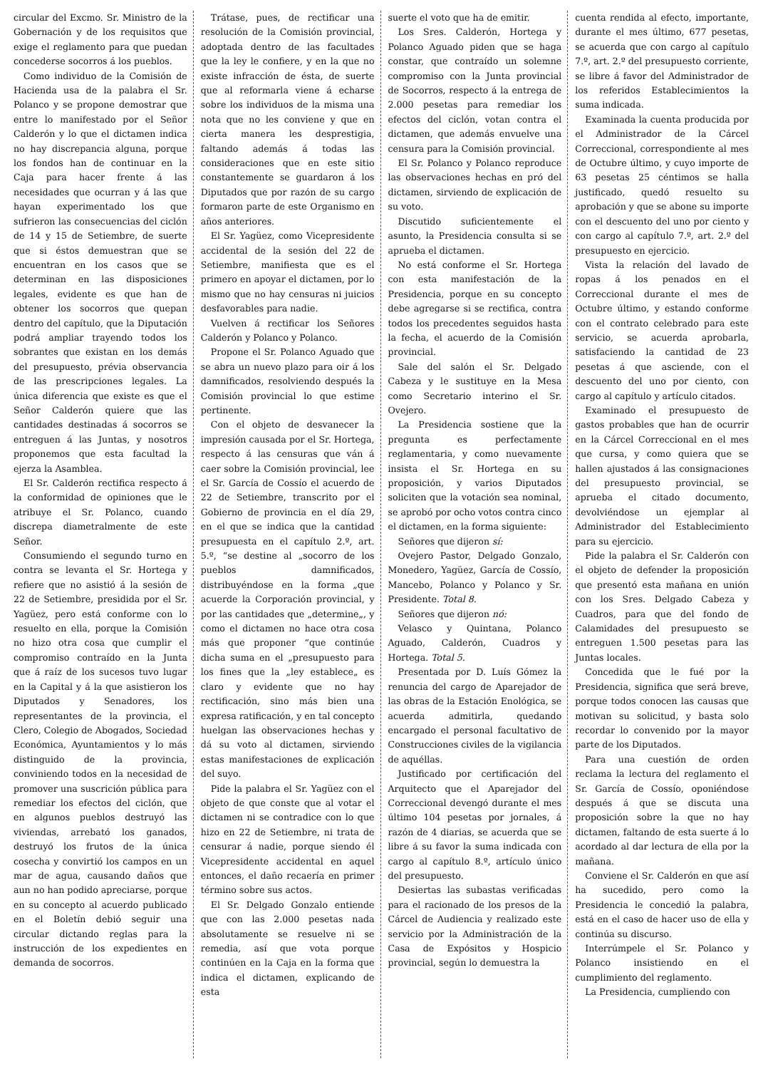circular del Excmo. Sr. Ministro de la Gobernación y de los requisitos que exige el reglamento para que puedan concederse socorros á los pueblos.
Como individuo de la Comisión de Hacienda usa de la palabra el Sr. Polanco y se propone demostrar que entre lo manifestado por el Señor Calderón y lo que el dictamen indica no hay discrepancia alguna, porque los fondos han de continuar en la Caja para hacer frente á las necesidades que ocurran y á las que hayan experimentado los que sufrieron las consecuencias del ciclón de 14 y 15 de Setiembre, de suerte que si éstos demuestran que se encuentran en los casos que se determinan en las disposiciones legales, evidente es que han de obtener los socorros que quepan dentro del capítulo, que la Diputación podrá ampliar trayendo todos los sobrantes que existan en los demás del presupuesto, prévia observancia de las prescripciones legales. La única diferencia que existe es que el Señor Calderón quiere que las cantidades destinadas á socorros se entreguen á las Juntas, y nosotros proponemos que esta facultad la ejerza la Asamblea.
El Sr. Calderón rectifica respecto á la conformidad de opiniones que le atribuye el Sr. Polanco, cuando discrepa diametralmente de este Señor.
Consumiendo el segundo turno en contra se levanta el Sr. Hortega y refiere que no asistió á la sesión de 22 de Setiembre, presidida por el Sr. Yagüez, pero está conforme con lo resuelto en ella, porque la Comisión no hizo otra cosa que cumplir el compromiso contraído en la Junta que á raíz de los sucesos tuvo lugar en la Capital y á la que asistieron los Diputados y Senadores, los representantes de la provincia, el Clero, Colegio de Abogados, Sociedad Económica, Ayuntamientos y lo más distinguido de la provincia, conviniendo todos en la necesidad de promover una suscrición pública para remediar los efectos del ciclón, que en algunos pueblos destruyó las viviendas, arrebató los ganados, destruyó los frutos de la única cosecha y convirtió los campos en un mar de agua, causando daños que aun no han podido apreciarse, porque en su concepto al acuerdo publicado en el Boletín debió seguir una circular dictando reglas para la instrucción de los expedientes en demanda de socorros.
Trátase, pues, de rectificar una resolución de la Comisión provincial, adoptada dentro de las facultades que la ley le confiere, y en la que no existe infracción de ésta, de suerte que al reformarla viene á echarse sobre los individuos de la misma una nota que no les conviene y que en cierta manera les desprestigia, faltando además á todas las consideraciones que en este sitio constantemente se guardaron á los Diputados que por razón de su cargo formaron parte de este Organismo en años anteriores.
El Sr. Yagüez, como Vicepresidente accidental de la sesión del 22 de Setiembre, manifiesta que es el primero en apoyar el dictamen, por lo mismo que no hay censuras ni juicios desfavorables para nadie.
Vuelven á rectificar los Señores Calderón y Polanco y Polanco.
Propone el Sr. Polanco Aguado que se abra un nuevo plazo para oir á los damnificados, resolviendo después la Comisión provincial lo que estime pertinente.
Con el objeto de desvanecer la impresión causada por el Sr. Hortega, respecto á las censuras que ván á caer sobre la Comisión provincial, lee el Sr. García de Cossío el acuerdo de 22 de Setiembre, transcrito por el Gobierno de provincia en el día 29, en el que se indica que la cantidad presupuesta en el capítulo 2.º, art. 5.º, “se destine al „socorro de los pueblos damnificados, distribuyéndose en la forma „que acuerde la Corporación provincial, y por las cantidades que „determine„, y como el dictamen no hace otra cosa más que proponer “que continúe dicha suma en el „presupuesto para los fines que la „ley establece„ es claro y evidente que no hay rectificación, sino más bien una expresa ratificación, y en tal concepto huelgan las observaciones hechas y dá su voto al dictamen, sirviendo estas manifestaciones de explicación del suyo.
Pide la palabra el Sr. Yagüez con el objeto de que conste que al votar el dictamen ni se contradice con lo que hizo en 22 de Setiembre, ni trata de censurar á nadie, porque siendo él Vicepresidente accidental en aquel entonces, el daño recaería en primer término sobre sus actos.
El Sr. Delgado Gonzalo entiende que con las 2.000 pesetas nada absolutamente se resuelve ni se remedia, así que vota porque continúen en la Caja en la forma que indica el dictamen, explicando de esta
suerte el voto que ha de emitir.
Los Sres. Calderón, Hortega y Polanco Aguado piden que se haga constar, que contraído un solemne compromiso con la Junta provincial de Socorros, respecto á la entrega de 2.000 pesetas para remediar los efectos del ciclón, votan contra el dictamen, que además envuelve una censura para la Comisión provincial.
El Sr. Polanco y Polanco reproduce las observaciones hechas en pró del dictamen, sirviendo de explicación de su voto.
Discutido suficientemente el asunto, la Presidencia consulta si se aprueba el dictamen.
No está conforme el Sr. Hortega con esta manifestación de la Presidencia, porque en su concepto debe agregarse si se rectifica, contra todos los precedentes seguidos hasta la fecha, el acuerdo de la Comisión provincial.
Sale del salón el Sr. Delgado Cabeza y le sustituye en la Mesa como Secretario interino el Sr. Ovejero.
La Presidencia sostiene que la pregunta es perfectamente reglamentaria, y como nuevamente insista el Sr. Hortega en su proposición, y varios Diputados soliciten que la votación sea nominal, se aprobó por ocho votos contra cinco el dictamen, en la forma siguiente:
Señores que dijeron sí:
Ovejero Pastor, Delgado Gonzalo, Monedero, Yagüez, García de Cossío, Mancebo, Polanco y Polanco y Sr. Presidente. Total 8.
Señores que dijeron nó:
Velasco y Quintana, Polanco Aguado, Calderón, Cuadros y Hortega. Total 5.
Presentada por D. Luís Gómez la renuncia del cargo de Aparejador de las obras de la Estación Enológica, se acuerda admitirla, quedando encargado el personal facultativo de Construcciones civiles de la vigilancia de aquéllas.
Justificado por certificación del Arquitecto que el Aparejador del Correccional devengó durante el mes último 104 pesetas por jornales, á razón de 4 diarias, se acuerda que se libre á su favor la suma indicada con cargo al capítulo 8.º, artículo único del presupuesto.
Desiertas las subastas verificadas para el racionado de los presos de la Cárcel de Audiencia y realizado este servicio por la Administración de la Casa de Expósitos y Hospicio provincial, según lo demuestra la
cuenta rendida al efecto, importante, durante el mes último, 677 pesetas, se acuerda que con cargo al capítulo 7.º, art. 2.º del presupuesto corriente, se libre á favor del Administrador de los referidos Establecimientos la suma indicada.
Examinada la cuenta producida por el Administrador de la Cárcel Correccional, correspondiente al mes de Octubre último, y cuyo importe de 63 pesetas 25 céntimos se halla justificado, quedó resuelto su aprobación y que se abone su importe con el descuento del uno por ciento y con cargo al capítulo 7.º, art. 2.º del presupuesto en ejercicio.
Vista la relación del lavado de ropas á los penados en el Correccional durante el mes de Octubre último, y estando conforme con el contrato celebrado para este servicio, se acuerda aprobarla, satisfaciendo la cantidad de 23 pesetas á que asciende, con el descuento del uno por ciento, con cargo al capítulo y artículo citados.
Examinado el presupuesto de gastos probables que han de ocurrir en la Cárcel Correccional en el mes que cursa, y como quiera que se hallen ajustados á las consignaciones del presupuesto provincial, se aprueba el citado documento, devolviéndose un ejemplar al Administrador del Establecimiento para su ejercicio.
Pide la palabra el Sr. Calderón con el objeto de defender la proposición que presentó esta mañana en unión con los Sres. Delgado Cabeza y Cuadros, para que del fondo de Calamidades del presupuesto se entreguen 1.500 pesetas para las Juntas locales.
Concedida que le fué por la Presidencia, significa que será breve, porque todos conocen las causas que motivan su solicitud, y basta solo recordar lo convenido por la mayor parte de los Diputados.
Para una cuestión de orden reclama la lectura del reglamento el Sr. García de Cossío, oponiéndose después á que se discuta una proposición sobre la que no hay dictamen, faltando de esta suerte á lo acordado al dar lectura de ella por la mañana.
Conviene el Sr. Calderón en que así ha sucedido, pero como la Presidencia le concedió la palabra, está en el caso de hacer uso de ella y continúa su discurso.
Interrúmpele el Sr. Polanco y Polanco insistiendo en el cumplimiento del reglamento.
La Presidencia, cumpliendo con